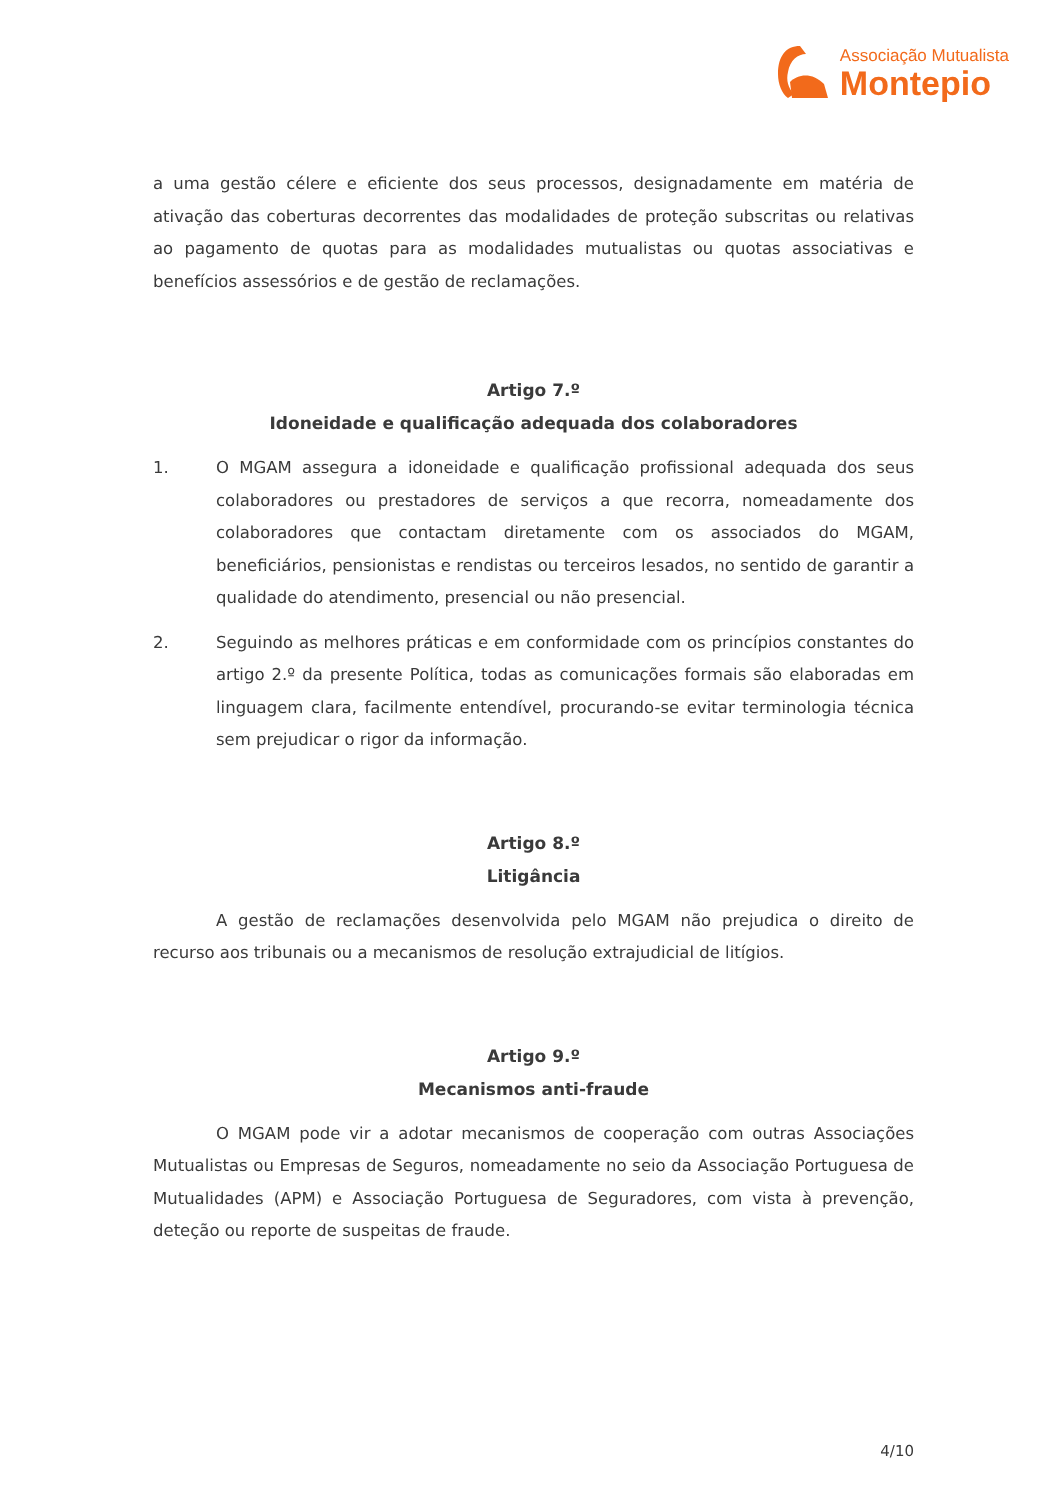Associação Mutualista
Montepio
a uma gestão célere e eficiente dos seus processos, designadamente em matéria de ativação das coberturas decorrentes das modalidades de proteção subscritas ou relativas ao pagamento de quotas para as modalidades mutualistas ou quotas associativas e benefícios assessórios e de gestão de reclamações.
Artigo 7.º
Idoneidade e qualificação adequada dos colaboradores
1. O MGAM assegura a idoneidade e qualificação profissional adequada dos seus colaboradores ou prestadores de serviços a que recorra, nomeadamente dos colaboradores que contactam diretamente com os associados do MGAM, beneficiários, pensionistas e rendistas ou terceiros lesados, no sentido de garantir a qualidade do atendimento, presencial ou não presencial.
2. Seguindo as melhores práticas e em conformidade com os princípios constantes do artigo 2.º da presente Política, todas as comunicações formais são elaboradas em linguagem clara, facilmente entendível, procurando-se evitar terminologia técnica sem prejudicar o rigor da informação.
Artigo 8.º
Litigância
A gestão de reclamações desenvolvida pelo MGAM não prejudica o direito de recurso aos tribunais ou a mecanismos de resolução extrajudicial de litígios.
Artigo 9.º
Mecanismos anti-fraude
O MGAM pode vir a adotar mecanismos de cooperação com outras Associações Mutualistas ou Empresas de Seguros, nomeadamente no seio da Associação Portuguesa de Mutualidades (APM) e Associação Portuguesa de Seguradores, com vista à prevenção, deteção ou reporte de suspeitas de fraude.
4/10